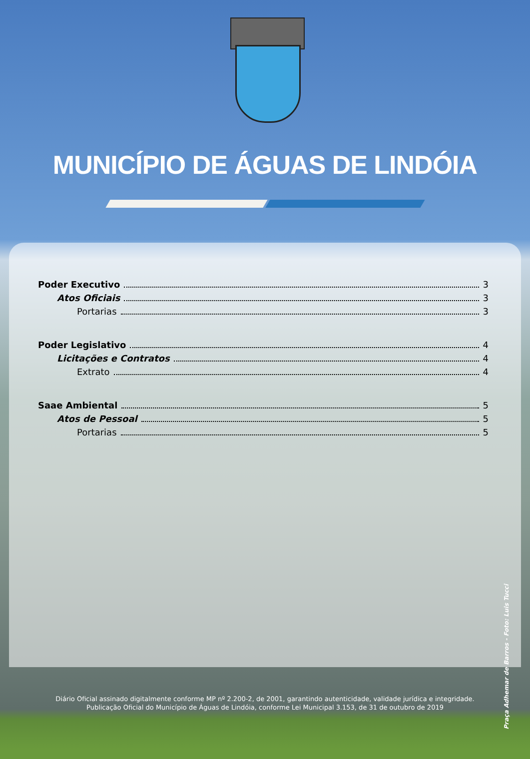MUNICÍPIO DE ÁGUAS DE LINDÓIA
Poder Executivo 3
Atos Oficiais 3
Portarias 3
Poder Legislativo 4
Licitações e Contratos 4
Extrato 4
Saae Ambiental 5
Atos de Pessoal 5
Portarias 5
Diário Oficial assinado digitalmente conforme MP nº 2.200-2, de 2001, garantindo autenticidade, validade jurídica e integridade.
Publicação Oficial do Município de Águas de Lindóia, conforme Lei Municipal 3.153, de 31 de outubro de 2019
Praça Adhemar de Barros - Foto: Luis Tucci